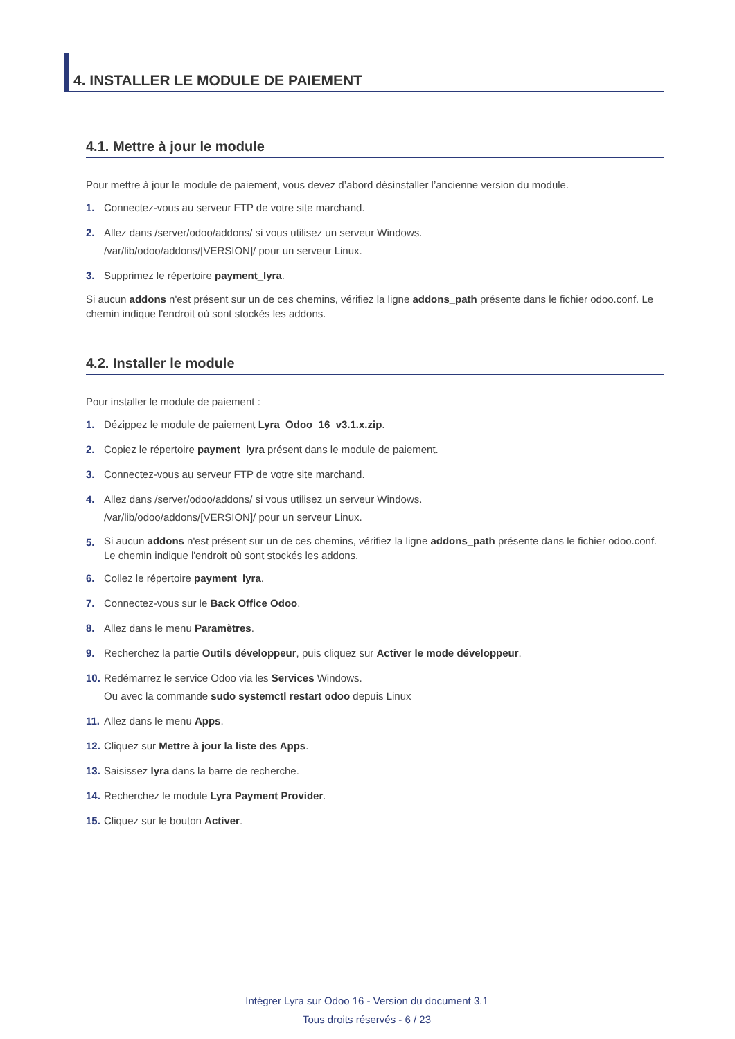4. INSTALLER LE MODULE DE PAIEMENT
4.1. Mettre à jour le module
Pour mettre à jour le module de paiement, vous devez d’abord désinstaller l’ancienne version du module.
1. Connectez-vous au serveur FTP de votre site marchand.
2. Allez dans /server/odoo/addons/ si vous utilisez un serveur Windows.
/var/lib/odoo/addons/[VERSION]/ pour un serveur Linux.
3. Supprimez le répertoire payment_lyra.
Si aucun addons n'est présent sur un de ces chemins, vérifiez la ligne addons_path présente dans le fichier odoo.conf. Le chemin indique l'endroit où sont stockés les addons.
4.2. Installer le module
Pour installer le module de paiement :
1. Dézippez le module de paiement Lyra_Odoo_16_v3.1.x.zip.
2. Copiez le répertoire payment_lyra présent dans le module de paiement.
3. Connectez-vous au serveur FTP de votre site marchand.
4. Allez dans /server/odoo/addons/ si vous utilisez un serveur Windows.
/var/lib/odoo/addons/[VERSION]/ pour un serveur Linux.
5. Si aucun addons n'est présent sur un de ces chemins, vérifiez la ligne addons_path présente dans le fichier odoo.conf. Le chemin indique l'endroit où sont stockés les addons.
6. Collez le répertoire payment_lyra.
7. Connectez-vous sur le Back Office Odoo.
8. Allez dans le menu Paramètres.
9. Recherchez la partie Outils développeur, puis cliquez sur Activer le mode développeur.
10. Redémarrez le service Odoo via les Services Windows.
Ou avec la commande sudo systemctl restart odoo depuis Linux
11. Allez dans le menu Apps.
12. Cliquez sur Mettre à jour la liste des Apps.
13. Saisissez lyra dans la barre de recherche.
14. Recherchez le module Lyra Payment Provider.
15. Cliquez sur le bouton Activer.
Intégrer Lyra sur Odoo 16 - Version du document 3.1
Tous droits réservés - 6 / 23